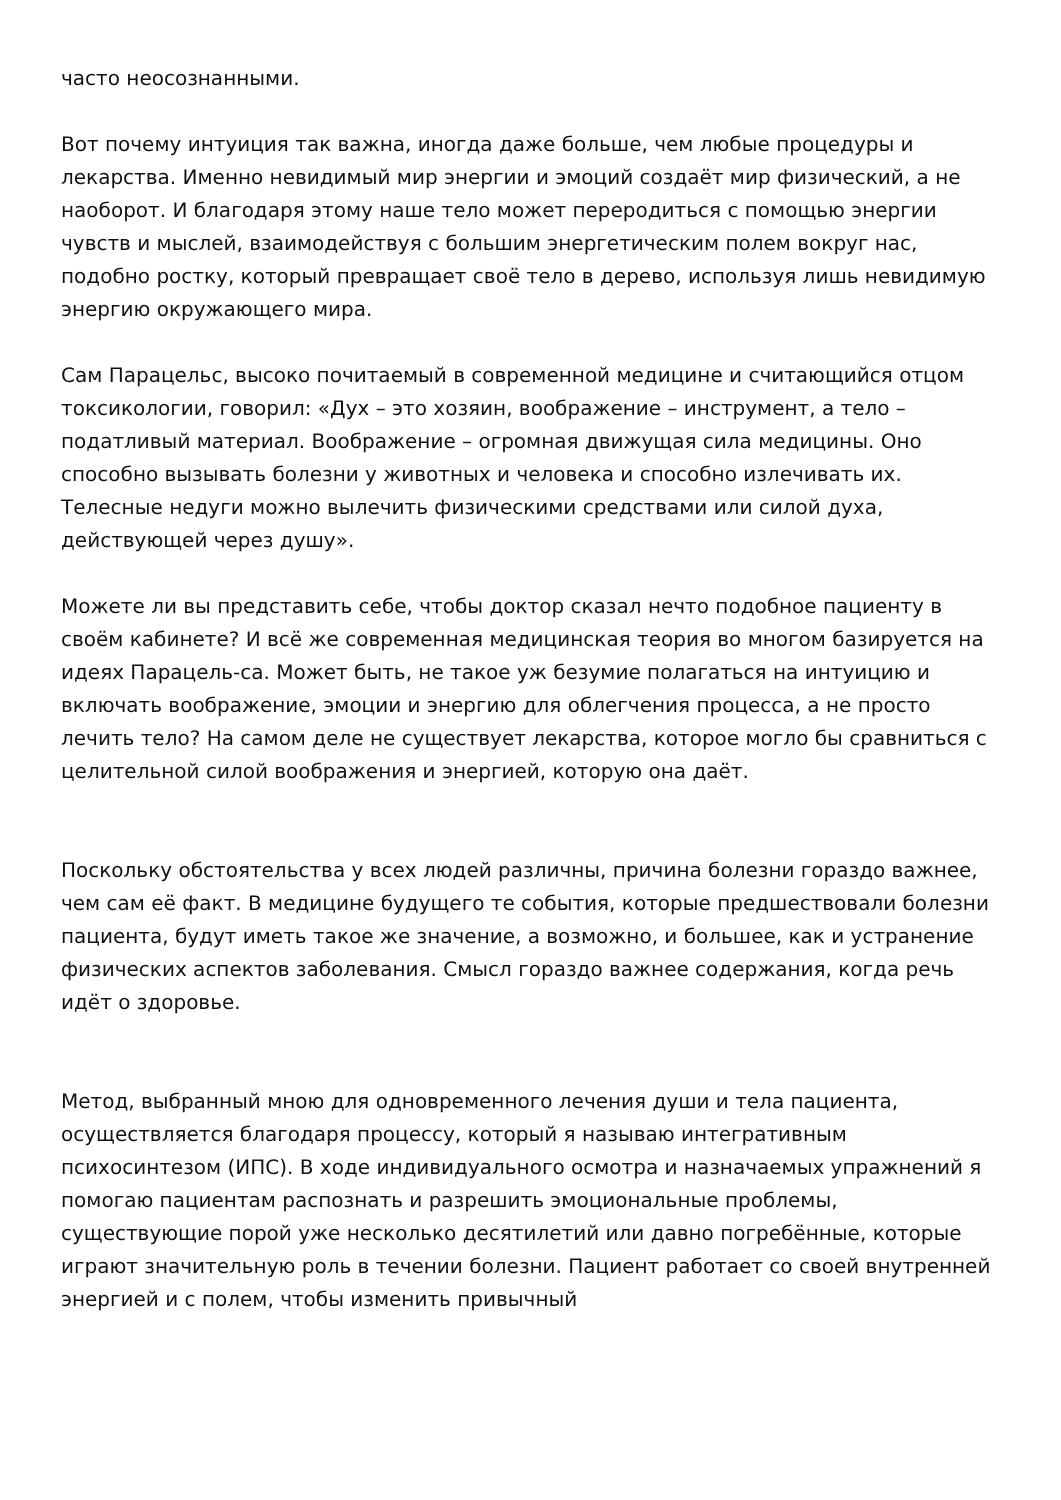часто неосознанными.
Вот почему интуиция так важна, иногда даже больше, чем любые процедуры и лекарства. Именно невидимый мир энергии и эмоций создаёт мир физический, а не наоборот. И благодаря этому наше тело может переродиться с помощью энергии чувств и мыслей, взаимодействуя с большим энергетическим полем вокруг нас, подобно ростку, который превращает своё тело в дерево, используя лишь невидимую энергию окружающего мира.
Сам Парацельс, высоко почитаемый в современной медицине и считающийся отцом токсикологии, говорил: «Дух – это хозяин, воображение – инструмент, а тело – податливый материал. Воображение – огромная движущая сила медицины. Оно способно вызывать болезни у животных и человека и способно излечивать их. Телесные недуги можно вылечить физическими средствами или силой духа, действующей через душу».
Можете ли вы представить себе, чтобы доктор сказал нечто подобное пациенту в своём кабинете? И всё же современная медицинская теория во многом базируется на идеях Парацель-са. Может быть, не такое уж безумие полагаться на интуицию и включать воображение, эмоции и энергию для облегчения процесса, а не просто лечить тело? На самом деле не существует лекарства, которое могло бы сравниться с целительной силой воображения и энергией, которую она даёт.
Поскольку обстоятельства у всех людей различны, причина болезни гораздо важнее, чем сам её факт. В медицине будущего те события, которые предшествовали болезни пациента, будут иметь такое же значение, а возможно, и большее, как и устранение физических аспектов заболевания. Смысл гораздо важнее содержания, когда речь идёт о здоровье.
Метод, выбранный мною для одновременного лечения души и тела пациента, осуществляется благодаря процессу, который я называю интегративным психосинтезом (ИПС). В ходе индивидуального осмотра и назначаемых упражнений я помогаю пациентам распознать и разрешить эмоциональные проблемы, существующие порой уже несколько десятилетий или давно погребённые, которые играют значительную роль в течении болезни. Пациент работает со своей внутренней энергией и с полем, чтобы изменить привычный